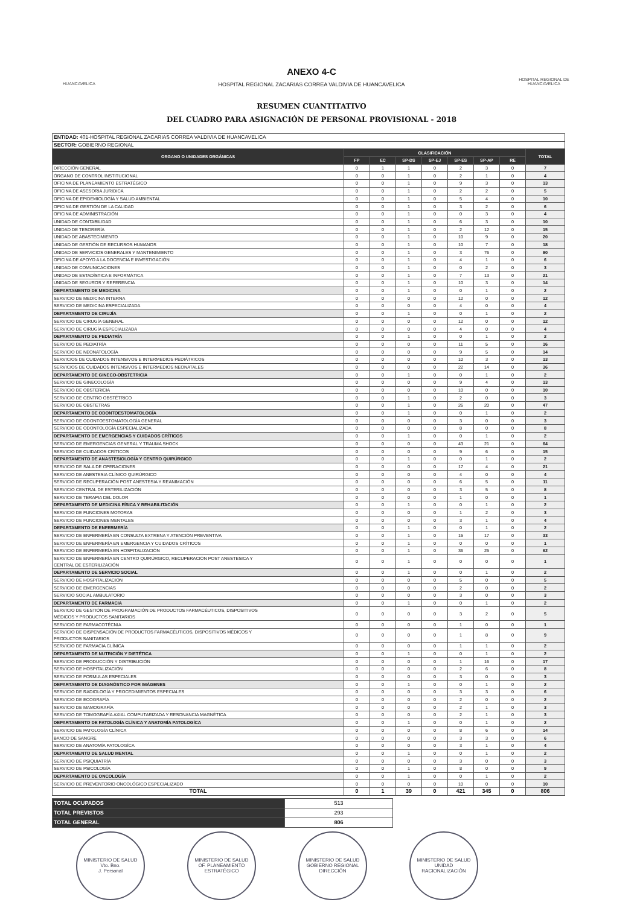HUANCAVELICA
ANEXO 4-C
HOSPITAL REGIONAL ZACARIAS CORREA VALDIVIA DE HUANCAVELICA
HOSPITAL REGIONAL DE HUANCAVELICA
RESUMEN CUANTITATIVO
DEL CUADRO PARA ASIGNACIÓN DE PERSONAL PROVISIONAL - 2018
| ENTIDAD: 401-HOSPITAL REGIONAL ZACARIAS CORREA VALDIVIA DE HUANCAVELICA | | | | | | | | |
| SECTOR: GOBIERNO REGIONAL | | | | | | | | |
| ORGANO O UNIDADES ORGÁNICAS | CLASIFICACIÓN | | | | | | | TOTAL |
| | FP | EC | SP-DS | SP-EJ | SP-ES | SP-AP | RE | |
| DIRECCIÓN GENERAL | 0 | 1 | 1 | 0 | 2 | 3 | 0 | 7 |
| ÓRGANO DE CONTROL INSTITUCIONAL | 0 | 0 | 1 | 0 | 2 | 1 | 0 | 4 |
| OFICINA DE PLANEAMIENTO ESTRATÉGICO | 0 | 0 | 1 | 0 | 9 | 3 | 0 | 13 |
| OFICINA DE ASESORIA JURIDICA | 0 | 0 | 1 | 0 | 2 | 2 | 0 | 5 |
| OFICINA DE EPIDEMIOLOGÍA Y SALUD AMBIENTAL | 0 | 0 | 1 | 0 | 5 | 4 | 0 | 10 |
| OFICINA DE GESTIÓN DE LA CALIDAD | 0 | 0 | 1 | 0 | 3 | 2 | 0 | 6 |
| OFICINA DE ADMINISTRACIÓN | 0 | 0 | 1 | 0 | 0 | 3 | 0 | 4 |
| UNIDAD DE CONTABILIDAD | 0 | 0 | 1 | 0 | 6 | 3 | 0 | 10 |
| UNIDAD DE TESORERÍA | 0 | 0 | 1 | 0 | 2 | 12 | 0 | 15 |
| UNIDAD DE ABASTECIMIENTO | 0 | 0 | 1 | 0 | 10 | 9 | 0 | 20 |
| UNIDAD DE GESTIÓN DE RECURSOS HUMANOS | 0 | 0 | 1 | 0 | 10 | 7 | 0 | 18 |
| UNIDAD DE SERVICIOS GENERALES Y MANTENIMIENTO | 0 | 0 | 1 | 0 | 3 | 76 | 0 | 80 |
| OFICINA DE APOYO A LA DOCENCIA E INVESTIGACIÓN | 0 | 0 | 1 | 0 | 4 | 1 | 0 | 6 |
| UNIDAD DE COMUNICACIONES | 0 | 0 | 1 | 0 | 0 | 2 | 0 | 3 |
| UNIDAD DE ESTADÍSTICA E INFORMÁTICA | 0 | 0 | 1 | 0 | 7 | 13 | 0 | 21 |
| UNIDAD DE SEGUROS Y REFERENCIA | 0 | 0 | 1 | 0 | 10 | 3 | 0 | 14 |
| DEPARTAMENTO DE MEDICINA | 0 | 0 | 1 | 0 | 0 | 1 | 0 | 2 |
| SERVICIO DE MEDICINA INTERNA | 0 | 0 | 0 | 0 | 12 | 0 | 0 | 12 |
| SERVICIO DE MEDICINA ESPECIALIZADA | 0 | 0 | 0 | 0 | 4 | 0 | 0 | 4 |
| DEPARTAMENTO DE CIRUJÍA | 0 | 0 | 1 | 0 | 0 | 1 | 0 | 2 |
| SERVICIO DE CIRUGÍA GENERAL | 0 | 0 | 0 | 0 | 12 | 0 | 0 | 12 |
| SERVICIO DE CIRUGÍA ESPECIALIZADA | 0 | 0 | 0 | 0 | 4 | 0 | 0 | 4 |
| DEPARTAMENTO DE PEDIATRÍA | 0 | 0 | 1 | 0 | 0 | 1 | 0 | 2 |
| SERVICIO DE PEDIATRÍA | 0 | 0 | 0 | 0 | 11 | 5 | 0 | 16 |
| SERVICIO DE NEONATOLOGÍA | 0 | 0 | 0 | 0 | 9 | 5 | 0 | 14 |
| SERVICIOS DE CUIDADOS INTENSIVOS E INTERMEDIOS PEDIÁTRICOS | 0 | 0 | 0 | 0 | 10 | 3 | 0 | 13 |
| SERVICIOS DE CUIDADOS INTENSIVOS E INTERMEDIOS NEONATALES | 0 | 0 | 0 | 0 | 22 | 14 | 0 | 36 |
| DEPARTAMENTO DE GINECO-OBSTETRICIA | 0 | 0 | 1 | 0 | 0 | 1 | 0 | 2 |
| SERVICIO DE GINECOLOGÍA | 0 | 0 | 0 | 0 | 9 | 4 | 0 | 13 |
| SERVICIO DE OBSTERICIA | 0 | 0 | 0 | 0 | 10 | 0 | 0 | 10 |
| SERVICIO DE CENTRO OBSTÉTRICO | 0 | 0 | 1 | 0 | 2 | 0 | 0 | 3 |
| SERVICIO DE OBSTETRAS | 0 | 0 | 1 | 0 | 26 | 20 | 0 | 47 |
| DEPARTAMENTO DE ODONTOESTOMATOLOGÍA | 0 | 0 | 1 | 0 | 0 | 1 | 0 | 2 |
| SERVICIO DE ODONTOESTOMATOLOGÍA GENERAL | 0 | 0 | 0 | 0 | 3 | 0 | 0 | 3 |
| SERVICIO DE ODONTOLOGÍA ESPECIALIZADA | 0 | 0 | 0 | 0 | 8 | 0 | 0 | 8 |
| DEPARTAMENTO DE EMERGENCIAS Y CUIDADOS CRÍTICOS | 0 | 0 | 1 | 0 | 0 | 1 | 0 | 2 |
| SERVICIO DE EMERGENCIAS GENERAL Y TRAUMA SHOCK | 0 | 0 | 0 | 0 | 43 | 21 | 0 | 64 |
| SERVICIO DE CUIDADOS CRÍTICOS | 0 | 0 | 0 | 0 | 9 | 6 | 0 | 15 |
| DEPARTAMENTO DE ANASTESIOLOGÍA Y CENTRO QUIRÚRGICO | 0 | 0 | 1 | 0 | 0 | 1 | 0 | 2 |
| SERVICIO DE SALA DE OPERACIONES | 0 | 0 | 0 | 0 | 17 | 4 | 0 | 21 |
| SERVICIO DE ANESTESIA CLÍNICO QUIRÚRGICO | 0 | 0 | 0 | 0 | 4 | 0 | 0 | 4 |
| SERVICIO DE RECUPERACIÓN POST ANESTESIA Y REANIMACIÓN | 0 | 0 | 0 | 0 | 6 | 5 | 0 | 11 |
| SERVICIO CENTRAL DE ESTERILIZACIÓN | 0 | 0 | 0 | 0 | 3 | 5 | 0 | 8 |
| SERVICIO DE TERAPIA DEL DOLOR | 0 | 0 | 0 | 0 | 1 | 0 | 0 | 1 |
| DEPARTAMENTO DE MEDICINA FÍSICA Y REHABILITACIÓN | 0 | 0 | 1 | 0 | 0 | 1 | 0 | 2 |
| SERVICIO DE FUNCIONES MOTORAS | 0 | 0 | 0 | 0 | 1 | 2 | 0 | 3 |
| SERVICIO DE FUNCIONES MENTALES | 0 | 0 | 0 | 0 | 3 | 1 | 0 | 4 |
| DEPARTAMENTO DE ENFERMERÍA | 0 | 0 | 1 | 0 | 0 | 1 | 0 | 2 |
| SERVICIO DE ENFERMERÍA EN CONSULTA EXTRENA Y ATENCIÓN PREVENTIVA | 0 | 0 | 1 | 0 | 15 | 17 | 0 | 33 |
| SERVICIO DE ENFERMERÍA EN EMERGENCIA Y CUIDADOS CRÍTICOS | 0 | 0 | 1 | 0 | 0 | 0 | 0 | 1 |
| SERVICIO DE ENFERMERÍA EN HOSPITALIZACIÓN | 0 | 0 | 1 | 0 | 36 | 25 | 0 | 62 |
| SERVICIO DE ENFERMERÍA EN CENTRO QUIRÚRGICO, RECUPERACIÓN POST ANESTESICA Y CENTRAL DE ESTERILIZACIÓN | 0 | 0 | 1 | 0 | 0 | 0 | 0 | 1 |
| DEPARTAMENTO DE SERVICIO SOCIAL | 0 | 0 | 1 | 0 | 0 | 1 | 0 | 2 |
| SERVICIO DE HOSPITALIZACIÓN | 0 | 0 | 0 | 0 | 5 | 0 | 0 | 5 |
| SERVICIO DE EMERGENCIAS | 0 | 0 | 0 | 0 | 2 | 0 | 0 | 2 |
| SERVICIO SOCIAL AMBULATORIO | 0 | 0 | 0 | 0 | 3 | 0 | 0 | 3 |
| DEPARTAMENTO DE FARMACIA | 0 | 0 | 1 | 0 | 0 | 1 | 0 | 2 |
| SERVICIO DE GESTIÓN DE PROGRAMACIÓN DE PRODUCTOS FARMACÉUTICOS, DISPOSITIVOS MÉDICOS Y PRODUCTOS SANITARIOS | 0 | 0 | 0 | 0 | 3 | 2 | 0 | 5 |
| SERVICIO DE FARMACOTÉCNIA | 0 | 0 | 0 | 0 | 1 | 0 | 0 | 1 |
| SERVICIO DE DISPENSACIÓN DE PRODUCTOS FARMACÉUTICOS, DISPOSITIVOS MÉDICOS Y PRODUCTOS SANITARIOS | 0 | 0 | 0 | 0 | 1 | 8 | 0 | 9 |
| SERVICIO DE FARMACIA CLÍNICA | 0 | 0 | 0 | 0 | 1 | 1 | 0 | 2 |
| DEPARTAMENTO DE NUTRICIÓN Y DIETÉTICA | 0 | 0 | 1 | 0 | 0 | 1 | 0 | 2 |
| SERVICIO DE PRODUCCIÓN Y DISTRIBUCIÓN | 0 | 0 | 0 | 0 | 1 | 16 | 0 | 17 |
| SERVICIO DE HOSPITALIZACIÓN | 0 | 0 | 0 | 0 | 2 | 6 | 0 | 8 |
| SERVICIO DE FORMULAS ESPECIALES | 0 | 0 | 0 | 0 | 3 | 0 | 0 | 3 |
| DEPARTAMENTO DE DIAGNÓSTICO POR IMÁGENES | 0 | 0 | 1 | 0 | 0 | 1 | 0 | 2 |
| SERVICIO DE RADIOLOGÍA Y PROCEDIMIENTOS ESPECIALES | 0 | 0 | 0 | 0 | 3 | 3 | 0 | 6 |
| SERVICIO DE ECOGRAFÍA | 0 | 0 | 0 | 0 | 2 | 0 | 0 | 2 |
| SERVICIO DE MAMOGRAFÍA | 0 | 0 | 0 | 0 | 2 | 1 | 0 | 3 |
| SERVICIO DE TOMOGRAFÍA AXIAL COMPUTARIZADA Y RESONANCIA MAGNÉTICA | 0 | 0 | 0 | 0 | 2 | 1 | 0 | 3 |
| DEPARTAMENTO DE PATOLOGÍA CLÍNICA Y ANATOMÍA PATOLOGÍCA | 0 | 0 | 1 | 0 | 0 | 1 | 0 | 2 |
| SERVICIO DE PATOLOGÍA CLÍNICA | 0 | 0 | 0 | 0 | 8 | 6 | 0 | 14 |
| BANCO DE SANGRE | 0 | 0 | 0 | 0 | 3 | 3 | 0 | 6 |
| SERVICIO DE ANATOMÍA PATOLOGÍCA | 0 | 0 | 0 | 0 | 3 | 1 | 0 | 4 |
| DEPARTAMENTO DE SALUD MENTAL | 0 | 0 | 1 | 0 | 0 | 1 | 0 | 2 |
| SERVICIO DE PSIQUIATRÍA | 0 | 0 | 0 | 0 | 3 | 0 | 0 | 3 |
| SERVICIO DE PSICOLOGÍA | 0 | 0 | 1 | 0 | 8 | 0 | 0 | 9 |
| DEPARTAMENTO DE ONCOLOGÍA | 0 | 0 | 1 | 0 | 0 | 1 | 0 | 2 |
| SERVICIO DE PREVENTORIO ONCOLÓGICO ESPECIALIZADO | 0 | 0 | 0 | 0 | 10 | 0 | 0 | 10 |
| TOTAL | 0 | 1 | 39 | 0 | 421 | 345 | 0 | 806 |
| TOTAL OCUPADOS | 513 |
| TOTAL PREVISTOS | 293 |
| TOTAL GENERAL | 806 |
MINISTERIO DE SALUD
Vto. Bno.
J. Personal
MINISTERIO DE SALUD
OF. PLANEAMIENTO
ESTRATÉGICO
MINISTERIO DE SALUD
GOBIERNO REGIONAL
DIRECCIÓN
MINISTERIO DE SALUD
UNIDAD
RACIONALIZACIÓN